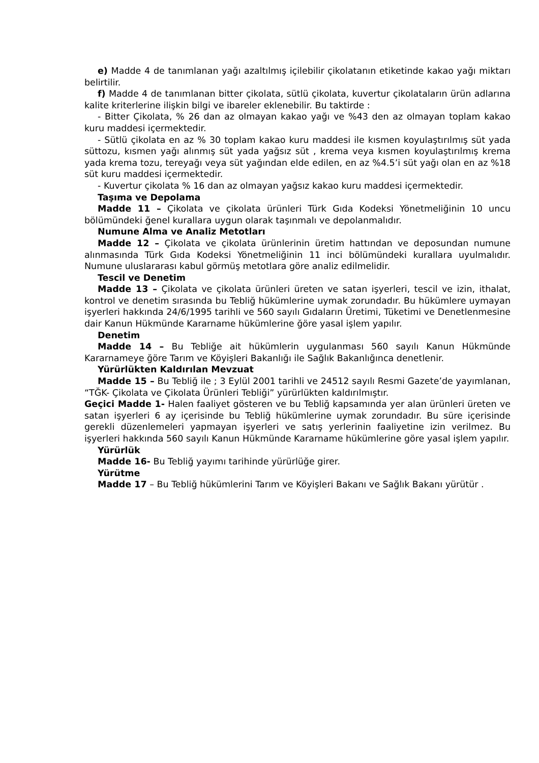e) Madde 4 de tanımlanan yağı azaltılmış içilebilir çikolatanın etiketinde kakao yağı miktarı belirtilir.
f) Madde 4 de tanımlanan bitter çikolata, sütlü çikolata, kuvertur çikolataların ürün adlarına kalite kriterlerine ilişkin bilgi ve ibareler eklenebilir. Bu taktirde :
- Bitter Çikolata, % 26 dan az olmayan kakao yağı ve %43 den az olmayan toplam kakao kuru maddesi içermektedir.
- Sütlü çikolata en az % 30 toplam kakao kuru maddesi ile kısmen koyulaştırılmış süt yada süttozu, kısmen yağı alınmış süt yada yağsız süt , krema veya kısmen koyulaştırılmış krema yada krema tozu, tereyağı veya süt yağından elde edilen, en az %4.5’i süt yağı olan en az %18 süt kuru maddesi içermektedir.
- Kuvertur çikolata % 16 dan az olmayan yağsız kakao kuru maddesi içermektedir.
Taşıma ve Depolama
Madde 11 – Çikolata ve çikolata ürünleri Türk Gıda Kodeksi Yönetmeliğinin 10 uncu bölümündeki ğenel kurallara uygun olarak taşınmalı ve depolanmalıdır.
Numune Alma ve Analiz Metotları
Madde 12 – Çikolata ve çikolata ürünlerinin üretim hattından ve deposundan numune alınmasında Türk Gıda Kodeksi Yönetmeliğinin 11 inci bölümündeki kurallara uyulmalıdır. Numune uluslararası kabul görmüş metotlara göre analiz edilmelidir.
Tescil ve Denetim
Madde 13 – Çikolata ve çikolata ürünleri üreten ve satan işyerleri, tescil ve izin, ithalat, kontrol ve denetim sırasında bu Tebliğ hükümlerine uymak zorundadır. Bu hükümlere uymayan işyerleri hakkında 24/6/1995 tarihli ve 560 sayılı Gıdaların Üretimi, Tüketimi ve Denetlenmesine dair Kanun Hükmünde Kararname hükümlerine ğöre yasal işlem yapılır.
Denetim
Madde 14 – Bu Tebliğe ait hükümlerin uygulanması 560 sayılı Kanun Hükmünde Kararnameye ğöre Tarım ve Köyişleri Bakanlığı ile Sağlık Bakanlığınca denetlenir.
Yürürlükten Kaldırılan Mevzuat
Madde 15 – Bu Tebliğ ile ; 3 Eylül 2001 tarihli ve 24512 sayılı Resmi Gazete’de yayımlanan, “TĞK- Çikolata ve Çikolata Ürünleri Tebliği” yürürlükten kaldırılmıştır.
Geçici Madde 1- Halen faaliyet gösteren ve bu Tebliğ kapsamında yer alan ürünleri üreten ve satan işyerleri 6 ay içerisinde bu Tebliğ hükümlerine uymak zorundadır. Bu süre içerisinde gerekli düzenlemeleri yapmayan işyerleri ve satış yerlerinin faaliyetine izin verilmez. Bu işyerleri hakkında 560 sayılı Kanun Hükmünde Kararname hükümlerine göre yasal işlem yapılır.
Yürürlük
Madde 16- Bu Tebliğ yayımı tarihinde yürürlüğe girer.
Yürütme
Madde 17 – Bu Tebliğ hükümlerini Tarım ve Köyişleri Bakanı ve Sağlık Bakanı yürütür .